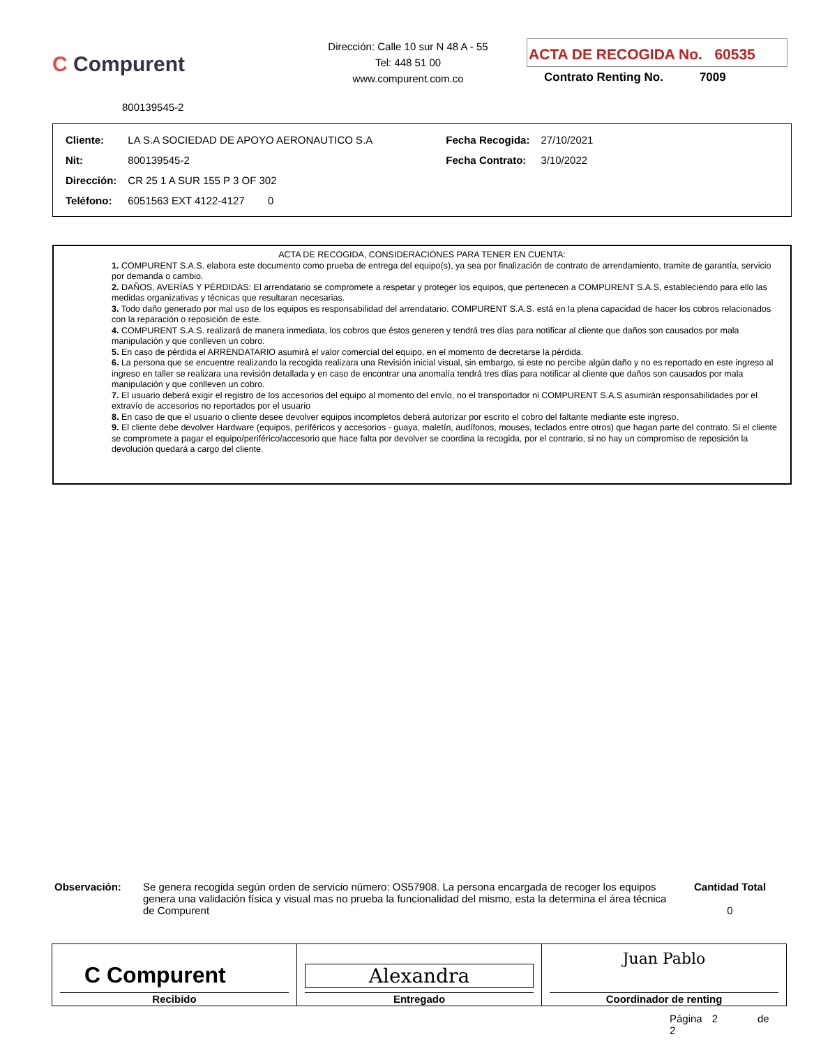C Compurent
Dirección: Calle 10 sur N 48 A - 55
Tel: 448 51 00
www.compurent.com.co
ACTA DE RECOGIDA No. 60535
Contrato Renting No. 7009
800139545-2
| Cliente: | LA S.A SOCIEDAD DE APOYO AERONAUTICO S.A | Fecha Recogida: | 27/10/2021 |
| Nit: | 800139545-2 | Fecha Contrato: | 3/10/2022 |
| Dirección: | CR 25 1 A SUR 155 P 3 OF 302 | | |
| Teléfono: | 6051563 EXT 4122-4127 0 | | |
ACTA DE RECOGIDA, CONSIDERACIONES PARA TENER EN CUENTA:
1. COMPURENT S.A.S. elabora este documento como prueba de entrega del equipo(s), ya sea por finalización de contrato de arrendamiento, tramite de garantía, servicio por demanda o cambio.
2. DAÑOS, AVERÍAS Y PÉRDIDAS: El arrendatario se compromete a respetar y proteger los equipos, que pertenecen a COMPURENT S.A.S, estableciendo para ello las medidas organizativas y técnicas que resultaran necesarias.
3. Todo daño generado por mal uso de los equipos es responsabilidad del arrendatario. COMPURENT S.A.S. está en la plena capacidad de hacer los cobros relacionados con la reparación o reposición de este.
4. COMPURENT S.A.S. realizará de manera inmediata, los cobros que éstos generen y tendrá tres días para notificar al cliente que daños son causados por mala manipulación y que conlleven un cobro.
5. En caso de pérdida el ARRENDATARIO asumirá el valor comercial del equipo, en el momento de decretarse la pérdida.
6. La persona que se encuentre realizando la recogida realizara una Revisión inicial visual, sin embargo, si este no percibe algún daño y no es reportado en este ingreso al ingreso en taller se realizara una revisión detallada y en caso de encontrar una anomalía tendrá tres días para notificar al cliente que daños son causados por mala manipulación y que conlleven un cobro.
7. El usuario deberá exigir el registro de los accesorios del equipo al momento del envío, no el transportador ni COMPURENT S.A.S asumirán responsabilidades por el extravío de accesorios no reportados por el usuario
8. En caso de que el usuario o cliente desee devolver equipos incompletos deberá autorizar por escrito el cobro del faltante mediante este ingreso.
9. El cliente debe devolver Hardware (equipos, periféricos y accesorios - guaya, maletín, audífonos, mouses, teclados entre otros) que hagan parte del contrato. Si el cliente se compromete a pagar el equipo/periférico/accesorio que hace falta por devolver se coordina la recogida, por el contrario, si no hay un compromiso de reposición la devolución quedará a cargo del cliente.
Observación: Se genera recogida según orden de servicio número: OS57908. La persona encargada de recoger los equipos genera una validación física y visual mas no prueba la funcionalidad del mismo, esta la determina el área técnica de Compurent
Cantidad Total
0
| C Compurent Recibido | Alexandra Entregado | Juan Pablo Coordinador de renting |
Página 2 de 2